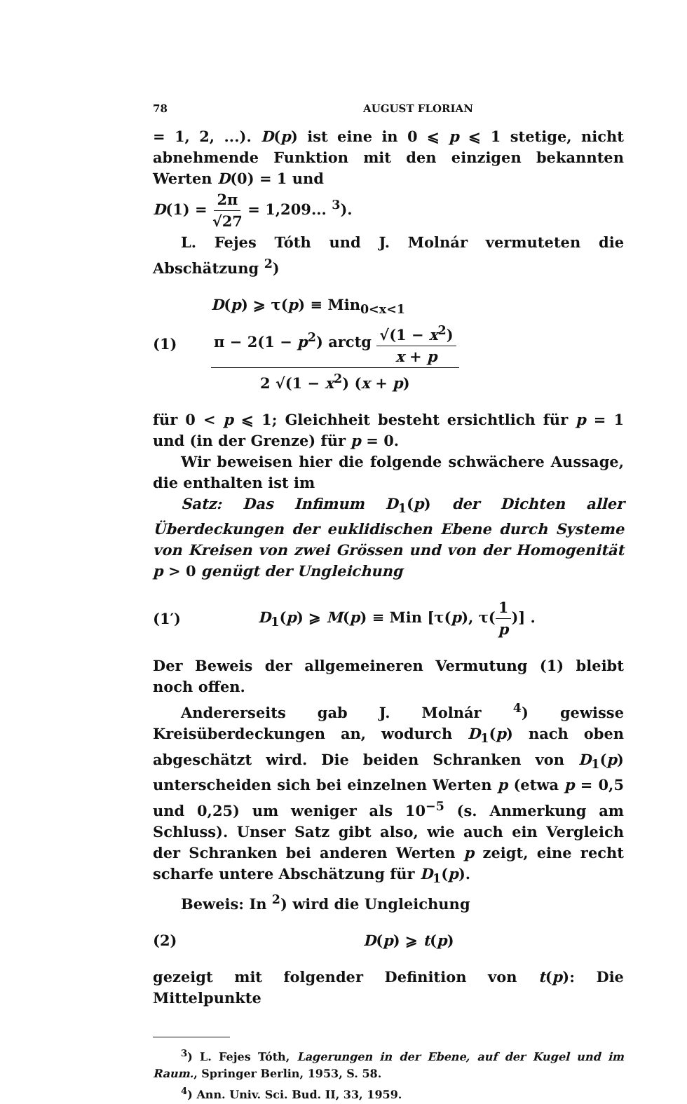78 AUGUST FLORIAN
= 1, 2, ...). D(p) ist eine in 0 ⩽ p ⩽ 1 stetige, nicht abnehmende Funktion mit den einzigen bekannten Werten D(0) = 1 und
D(1) = 2π √27 = 1,209... <sup>3</sup>).
L. Fejes Tóth und J. Molnár vermuteten die Abschätzung <sup>2</sup>)
(1) D(p) ⩾ τ(p) ≡ Min<sub>0<x<1</sub> π − 2(1 − p<sup>2</sup>) arctg √(1 − x<sup>2</sup>) x + p 2 √(1 − x<sup>2</sup>) (x + p)
für 0 < p ⩽ 1; Gleichheit besteht ersichtlich für p = 1 und (in der Grenze) für p = 0.
Wir beweisen hier die folgende schwächere Aussage, die enthalten ist im
Satz: Das Infimum D<sub>1</sub>(p) der Dichten aller Überdeckungen der euklidischen Ebene durch Systeme von Kreisen von zwei Grössen und von der Homogenität p > 0 genügt der Ungleichung
(1′) D<sub>1</sub>(p) ⩾ M(p) ≡ Min [τ(p), τ(1 p)] .
Der Beweis der allgemeineren Vermutung (1) bleibt noch offen.
Andererseits gab J. Molnár <sup>4</sup>) gewisse Kreisüberdeckungen an, wodurch D<sub>1</sub>(p) nach oben abgeschätzt wird. Die beiden Schranken von D<sub>1</sub>(p) unterscheiden sich bei einzelnen Werten p (etwa p = 0,5 und 0,25) um weniger als 10<sup>−5</sup> (s. Anmerkung am Schluss). Unser Satz gibt also, wie auch ein Vergleich der Schranken bei anderen Werten p zeigt, eine recht scharfe untere Abschätzung für D<sub>1</sub>(p).
Beweis: In <sup>2</sup>) wird die Ungleichung
(2) D(p) ⩾ t(p)
gezeigt mit folgender Definition von t(p): Die Mittelpunkte
<sup>3</sup>) L. Fejes Tóth, Lagerungen in der Ebene, auf der Kugel und im Raum., Springer Berlin, 1953, S. 58.
<sup>4</sup>) Ann. Univ. Sci. Bud. II, 33, 1959.